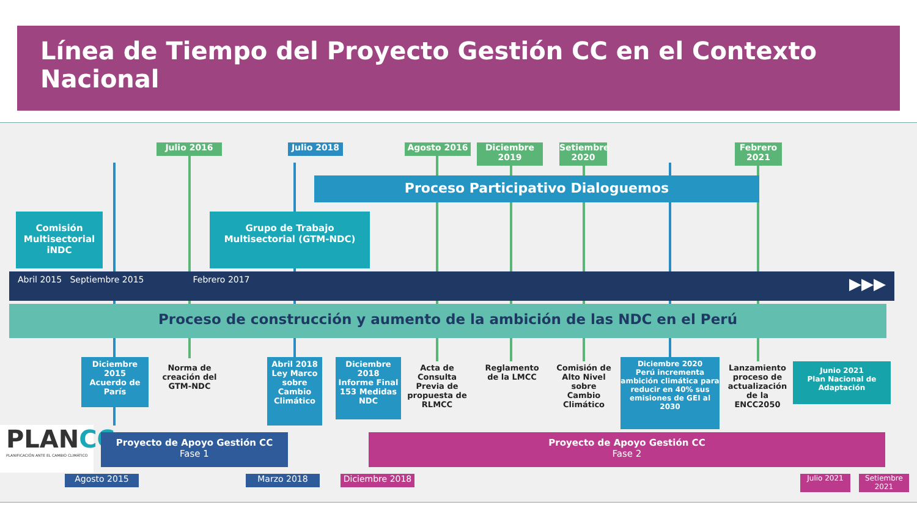Línea de Tiempo del Proyecto Gestión CC en el Contexto Nacional
Julio 2016 Julio 2018 Agosto 2016
Diciembre 2019
Setiembre 2020
Febrero 2021
Proceso Participativo Dialoguemos
Comisión Multisectorial iNDC
Grupo de Trabajo Multisectorial (GTM-NDC)
Abril 2015 Septiembre 2015 Febrero 2017 ▶▶▶
Proceso de construcción y aumento de la ambición de las NDC en el Perú
Diciembre 2015
Acuerdo de París
Norma de creación del GTM-NDC
Abril 2018
Ley Marco sobre Cambio Climático
Diciembre 2018
Informe Final 153 Medidas NDC
Acta de Consulta Previa de propuesta de RLMCC
Reglamento de la LMCC
Comisión de Alto Nivel sobre Cambio Climático
Diciembre 2020
Perú incrementa ambición climática para reducir en 40% sus emisiones de GEI al 2030
Lanzamiento proceso de actualización de la ENCC2050
Junio 2021
Plan Nacional de Adaptación
PLANCC
PLANIFICACIÓN ANTE EL CAMBIO CLIMÁTICO
Proyecto de Apoyo Gestión CC
Fase 1
Proyecto de Apoyo Gestión CC
Fase 2
Agosto 2015 Marzo 2018 Diciembre 2018 Julio 2021
Setiembre 2021